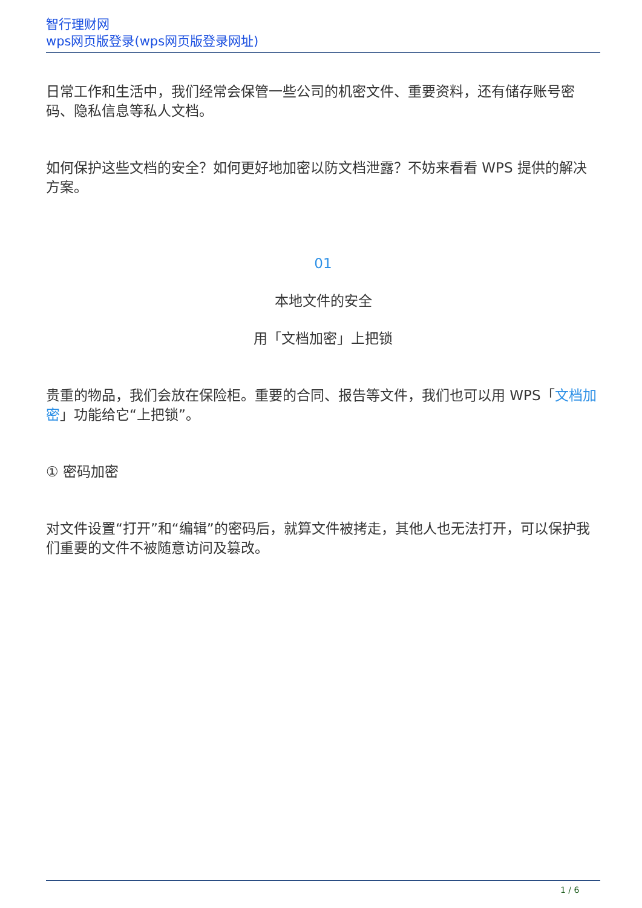智行理财网
wps网页版登录(wps网页版登录网址)
日常工作和生活中，我们经常会保管一些公司的机密文件、重要资料，还有储存账号密码、隐私信息等私人文档。
如何保护这些文档的安全？如何更好地加密以防文档泄露？不妨来看看 WPS 提供的解决方案。
01
本地文件的安全
用「文档加密」上把锁
贵重的物品，我们会放在保险柜。重要的合同、报告等文件，我们也可以用 WPS「文档加密」功能给它“上把锁”。
① 密码加密
对文件设置“打开”和“编辑”的密码后，就算文件被拷走，其他人也无法打开，可以保护我们重要的文件不被随意访问及篡改。
1 / 6